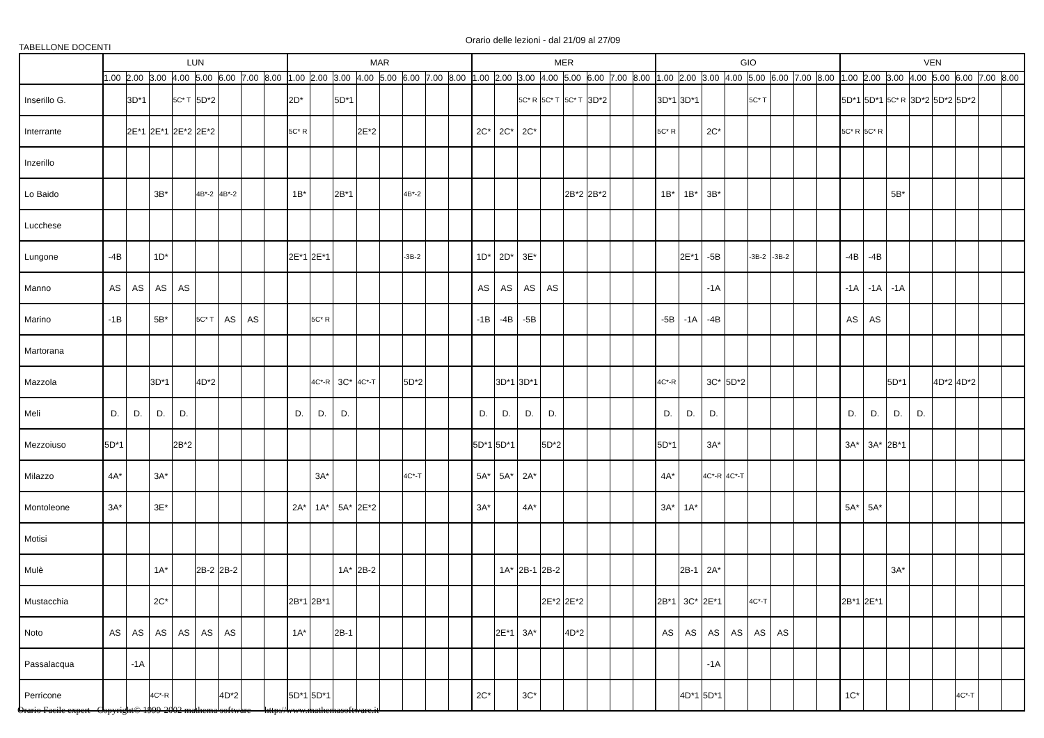Orario delle lezioni - dal 21/09 al 27/09
TABELLONE DOCENTI
| | LUN | | | | | | | | MAR | | | | | | | | MER | | | | | | | | GIO | | | | | | | | VEN | | | | | | | |
| --- | --- | --- | --- | --- | --- | --- | --- | --- | --- | --- | --- | --- | --- | --- | --- | --- | --- | --- | --- | --- | --- | --- | --- | --- | --- | --- | --- | --- | --- | --- | --- | --- | --- | --- | --- | --- | --- | --- | --- | --- |
| | 1.00 | 2.00 | 3.00 | 4.00 | 5.00 | 6.00 | 7.00 | 8.00 | 1.00 | 2.00 | 3.00 | 4.00 | 5.00 | 6.00 | 7.00 | 8.00 | 1.00 | 2.00 | 3.00 | 4.00 | 5.00 | 6.00 | 7.00 | 8.00 | 1.00 | 2.00 | 3.00 | 4.00 | 5.00 | 6.00 | 7.00 | 8.00 | 1.00 | 2.00 | 3.00 | 4.00 | 5.00 | 6.00 | 7.00 | 8.00 |
| Inserillo G. | | 3D*1 | | 5C* T | 5D*2 | | | | 2D* | | 5D*1 | | | | | | | | 5C* R | 5C* T | 5C* T | 3D*2 | | | 3D*1 | 3D*1 | | | 5C* T | | | | 5D*1 | 5D*1 | 5C* R | 3D*2 | 5D*2 | 5D*2 | | |
| Interrante | | 2E*1 | 2E*1 | 2E*2 | 2E*2 | | | | 5C* R | | | 2E*2 | | | | | 2C* | 2C* | 2C* | | | | | | 5C* R | | 2C* | | | | | | 5C* R | 5C* R | | | | | | |
| Inzerillo | | | | | | | | | | | | | | | | | | | | | | | | | | | | | | | | | | | | | | | | |
| Lo Baido | | | 3B* | | 4B*-2 | 4B*-2 | | | 1B* | | 2B*1 | | | 4B*-2 | | | | | | | 2B*2 | 2B*2 | | | 1B* | 1B* | 3B* | | | | | | | | 5B* | | | | | |
| Lucchese | | | | | | | | | | | | | | | | | | | | | | | | | | | | | | | | | | | | | | | | |
| Lungone | -4B | | 1D* | | | | | | 2E*1 | 2E*1 | | | | -3B-2 | | | 1D* | 2D* | 3E* | | | | | | | 2E*1 | -5B | | -3B-2 | -3B-2 | | | -4B | -4B | | | | | | |
| Manno | AS | AS | AS | AS | | | | | | | | | | | | | AS | AS | AS | AS | | | | | | | -1A | | | | | | -1A | -1A | -1A | | | | | |
| Marino | -1B | | 5B* | | 5C* T | AS | AS | | | 5C* R | | | | | | | -1B | -4B | -5B | | | | | | -5B | -1A | -4B | | | | | | AS | AS | | | | | | |
| Martorana | | | | | | | | | | | | | | | | | | | | | | | | | | | | | | | | | | | | | | | | |
| Mazzola | | | 3D*1 | | 4D*2 | | | | | 4C*-R | 3C* | 4C*-T | | 5D*2 | | | | 3D*1 | 3D*1 | | | | | | 4C*-R | | 3C* | 5D*2 | | | | | | | 5D*1 | | 4D*2 | 4D*2 | | |
| Meli | D. | D. | D. | D. | | | | | D. | D. | D. | | | | | | D. | D. | D. | D. | | | | | D. | D. | D. | | | | | | D. | D. | D. | D. | | | | |
| Mezzoiuso | 5D*1 | | | 2B*2 | | | | | | | | | | | | | 5D*1 | 5D*1 | | 5D*2 | | | | | 5D*1 | | 3A* | | | | | | 3A* | 3A* | 2B*1 | | | | | |
| Milazzo | 4A* | | 3A* | | | | | | | 3A* | | | | 4C*-T | | | 5A* | 5A* | 2A* | | | | | | 4A* | | 4C*-R | 4C*-T | | | | | | | | | | | | |
| Montoleone | 3A* | | 3E* | | | | | | 2A* | 1A* | 5A* | 2E*2 | | | | | 3A* | | 4A* | | | | | | 3A* | 1A* | | | | | | | 5A* | 5A* | | | | | | |
| Motisi | | | | | | | | | | | | | | | | | | | | | | | | | | | | | | | | | | | | | | | | |
| Mulè | | | 1A* | | 2B-2 | 2B-2 | | | | | 1A* | 2B-2 | | | | | | 1A* | 2B-1 | 2B-2 | | | | | | 2B-1 | 2A* | | | | | | | | 3A* | | | | | |
| Mustacchia | | | 2C* | | | | | | 2B*1 | 2B*1 | | | | | | | | | | 2E*2 | 2E*2 | | | | 2B*1 | 3C* | 2E*1 | | 4C*-T | | | | 2B*1 | 2E*1 | | | | | | |
| Noto | AS | AS | AS | AS | AS | AS | | | 1A* | | 2B-1 | | | | | | | 2E*1 | 3A* | | 4D*2 | | | | AS | AS | AS | AS | AS | AS | | | | | | | | | | |
| Passalacqua | | -1A | | | | | | | | | | | | | | | | | | | | | | | | | -1A | | | | | | | | | | | | | |
| Perricone | | | 4C*-R | | | 4D*2 | | | 5D*1 | 5D*1 | | | | | | | 2C* | | 3C* | | | | | | | 4D*1 | 5D*1 | | | | | | 1C* | | | | | 4C*-T | | |
Orario Facile expert Copyright© 1999-2002 mathema software http://www.mathemasoftware.it